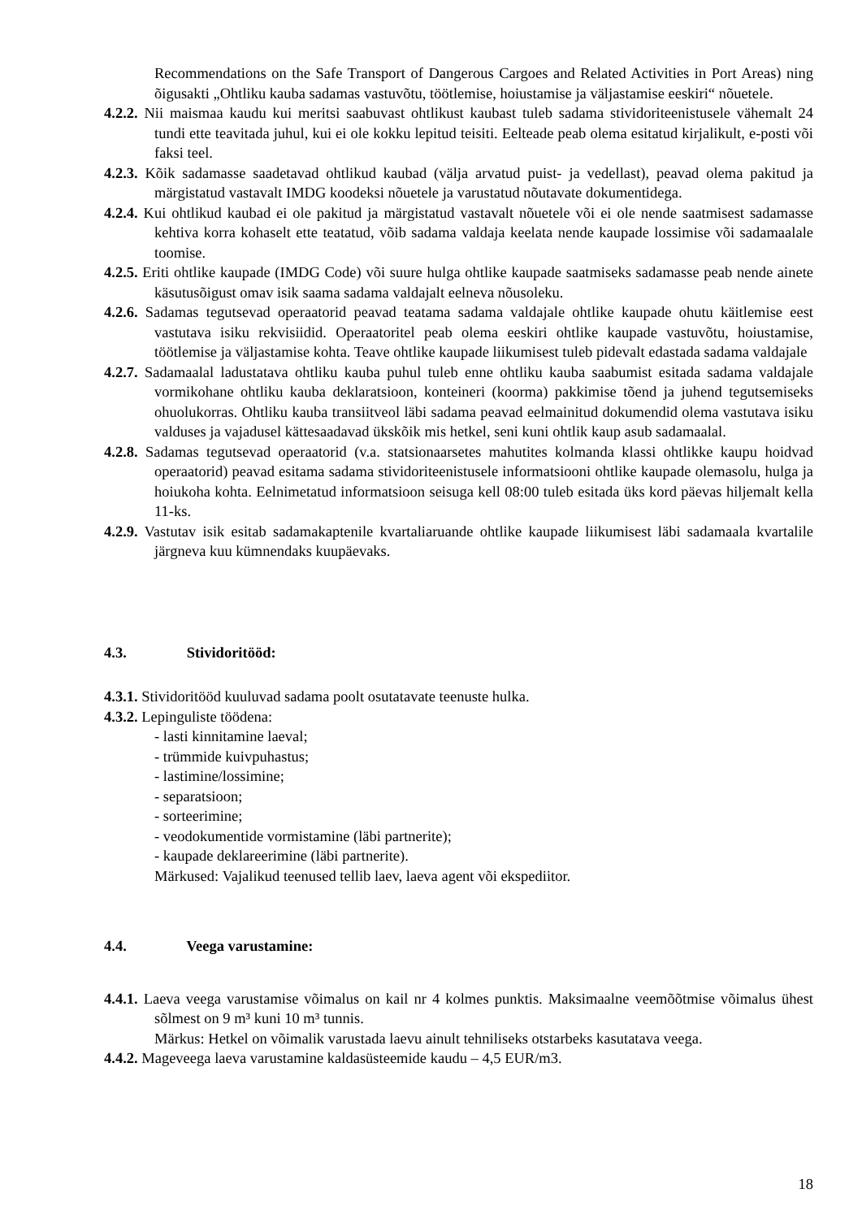Recommendations on the Safe Transport of Dangerous Cargoes and Related Activities in Port Areas) ning õigusakti „Ohtliku kauba sadamas vastuvõtu, töötlemise, hoiustamise ja väljastamise eeskiri“ nõuetele.
4.2.2. Nii maismaa kaudu kui meritsi saabuvast ohtlikust kaubast tuleb sadama stividoriteenistusele vähemalt 24 tundi ette teavitada juhul, kui ei ole kokku lepitud teisiti. Eelteade peab olema esitatud kirjalikult, e-posti või faksi teel.
4.2.3. Kõik sadamasse saadetavad ohtlikud kaubad (välja arvatud puist- ja vedellast), peavad olema pakitud ja märgistatud vastavalt IMDG koodeksi nõuetele ja varustatud nõutavate dokumentidega.
4.2.4. Kui ohtlikud kaubad ei ole pakitud ja märgistatud vastavalt nõuetele või ei ole nende saatmisest sadamasse kehtiva korra kohaselt ette teatatud, võib sadama valdaja keelata nende kaupade lossimise või sadamaalale toomise.
4.2.5. Eriti ohtlike kaupade (IMDG Code) või suure hulga ohtlike kaupade saatmiseks sadamasse peab nende ainete käsutusõigust omav isik saama sadama valdajalt eelneva nõusoleku.
4.2.6. Sadamas tegutsevad operaatorid peavad teatama sadama valdajale ohtlike kaupade ohutu käitlemise eest vastutava isiku rekvisiidid. Operaatoritel peab olema eeskiri ohtlike kaupade vastuvõtu, hoiustamise, töötlemise ja väljastamise kohta. Teave ohtlike kaupade liikumisest tuleb pidevalt edastada sadama valdajale
4.2.7. Sadamaalal ladustatava ohtliku kauba puhul tuleb enne ohtliku kauba saabumist esitada sadama valdajale vormikohane ohtliku kauba deklaratsioon, konteineri (koorma) pakkimise tõend ja juhend tegutsemiseks ohuolukorras. Ohtliku kauba transiitveol läbi sadama peavad eelmainitud dokumendid olema vastutava isiku valduses ja vajadusel kättesaadavad ükskõik mis hetkel, seni kuni ohtlik kaup asub sadamaalal.
4.2.8. Sadamas tegutsevad operaatorid (v.a. statsionaarsetes mahutites kolmanda klassi ohtlikke kaupu hoidvad operaatorid) peavad esitama sadama stividoriteenistusele informatsiooni ohtlike kaupade olemasolu, hulga ja hoiukoha kohta. Eelnimetatud informatsioon seisuga kell 08:00 tuleb esitada üks kord päevas hiljemalt kella 11-ks.
4.2.9. Vastutav isik esitab sadamakaptenile kvartaliaruande ohtlike kaupade liikumisest läbi sadamaala kvartalile järgneva kuu kümnendaks kuupäevaks.
4.3. Stividoritööd:
4.3.1. Stividoritööd kuuluvad sadama poolt osutatavate teenuste hulka.
4.3.2. Lepinguliste töödena:
- lasti kinnitamine laeval;
- trümmide kuivpuhastus;
- lastimine/lossimine;
- separatsioon;
- sorteerimine;
- veodokumentide vormistamine (läbi partnerite);
- kaupade deklareerimine (läbi partnerite).
Märkused: Vajalikud teenused tellib laev, laeva agent või ekspediitor.
4.4. Veega varustamine:
4.4.1. Laeva veega varustamise võimalus on kail nr 4 kolmes punktis. Maksimaalne veemõõtmise võimalus ühest sõlmest on 9 m³ kuni 10 m³ tunnis.
Märkus: Hetkel on võimalik varustada laevu ainult tehniliseks otstarbeks kasutatava veega.
4.4.2. Mageveega laeva varustamine kaldasüsteemide kaudu – 4,5 EUR/m3.
18